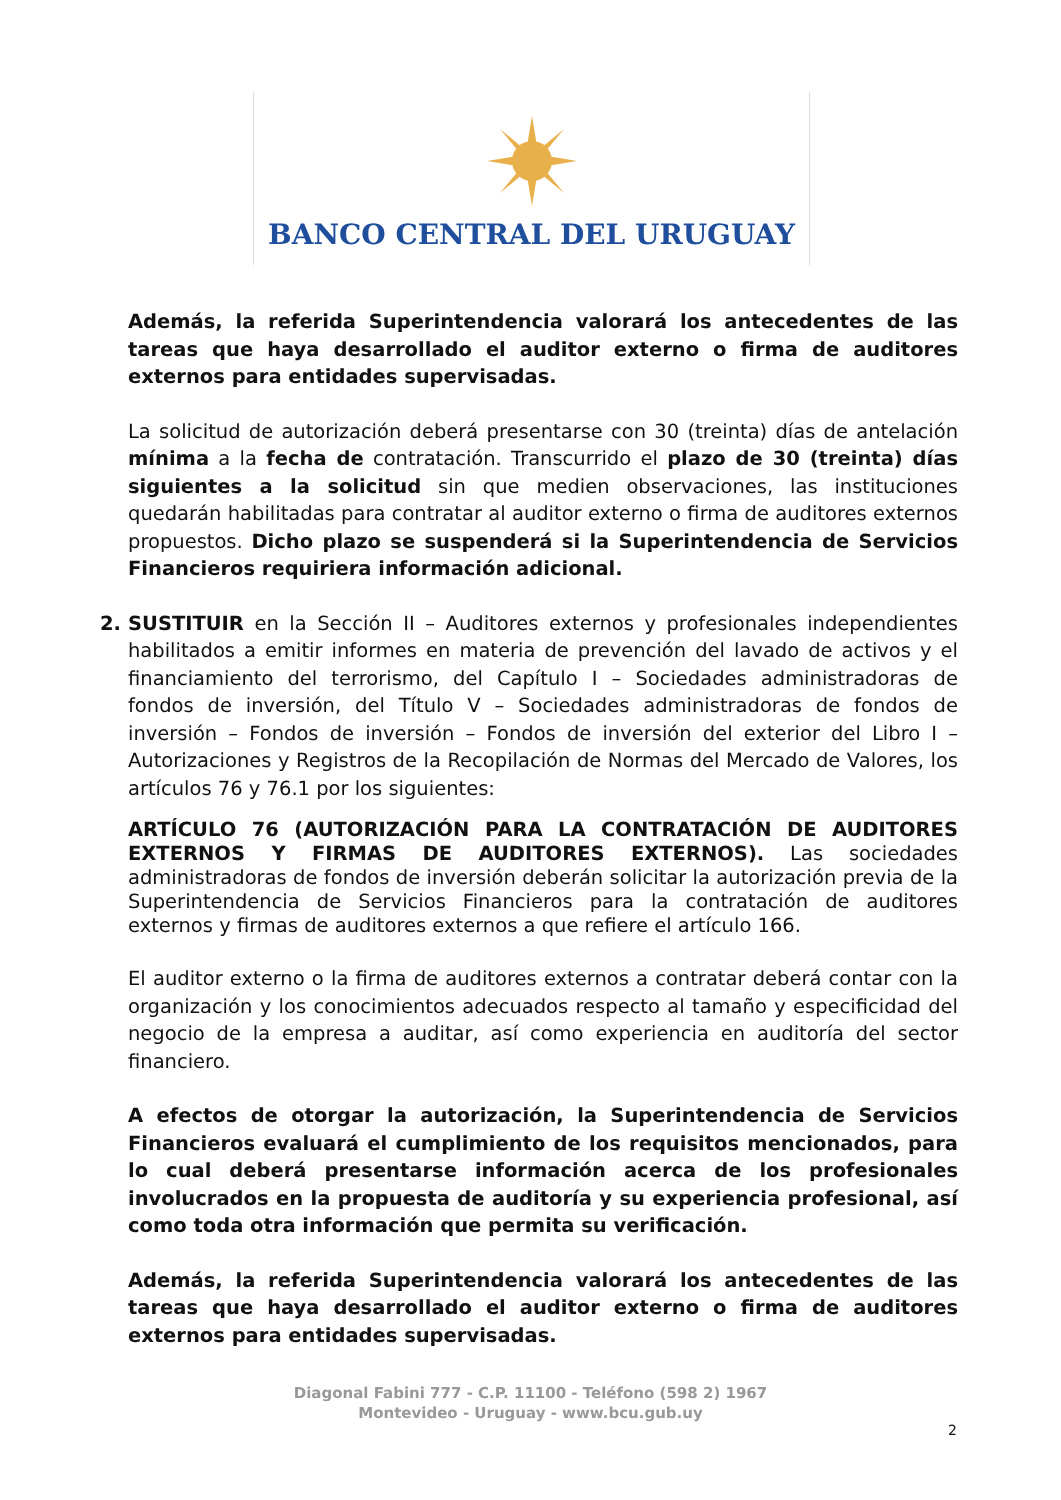BANCO CENTRAL DEL URUGUAY
Además, la referida Superintendencia valorará los antecedentes de las tareas que haya desarrollado el auditor externo o firma de auditores externos para entidades supervisadas.
La solicitud de autorización deberá presentarse con 30 (treinta) días de antelación mínima a la fecha de contratación. Transcurrido el plazo de 30 (treinta) días siguientes a la solicitud sin que medien observaciones, las instituciones quedarán habilitadas para contratar al auditor externo o firma de auditores externos propuestos. Dicho plazo se suspenderá si la Superintendencia de Servicios Financieros requiriera información adicional.
2. SUSTITUIR en la Sección II – Auditores externos y profesionales independientes habilitados a emitir informes en materia de prevención del lavado de activos y el financiamiento del terrorismo, del Capítulo I – Sociedades administradoras de fondos de inversión, del Título V – Sociedades administradoras de fondos de inversión – Fondos de inversión – Fondos de inversión del exterior del Libro I – Autorizaciones y Registros de la Recopilación de Normas del Mercado de Valores, los artículos 76 y 76.1 por los siguientes:
ARTÍCULO 76 (AUTORIZACIÓN PARA LA CONTRATACIÓN DE AUDITORES EXTERNOS Y FIRMAS DE AUDITORES EXTERNOS). Las sociedades administradoras de fondos de inversión deberán solicitar la autorización previa de la Superintendencia de Servicios Financieros para la contratación de auditores externos y firmas de auditores externos a que refiere el artículo 166.
El auditor externo o la firma de auditores externos a contratar deberá contar con la organización y los conocimientos adecuados respecto al tamaño y especificidad del negocio de la empresa a auditar, así como experiencia en auditoría del sector financiero.
A efectos de otorgar la autorización, la Superintendencia de Servicios Financieros evaluará el cumplimiento de los requisitos mencionados, para lo cual deberá presentarse información acerca de los profesionales involucrados en la propuesta de auditoría y su experiencia profesional, así como toda otra información que permita su verificación.
Además, la referida Superintendencia valorará los antecedentes de las tareas que haya desarrollado el auditor externo o firma de auditores externos para entidades supervisadas.
Diagonal Fabini 777 - C.P. 11100 - Teléfono (598 2) 1967
Montevideo - Uruguay - www.bcu.gub.uy
2